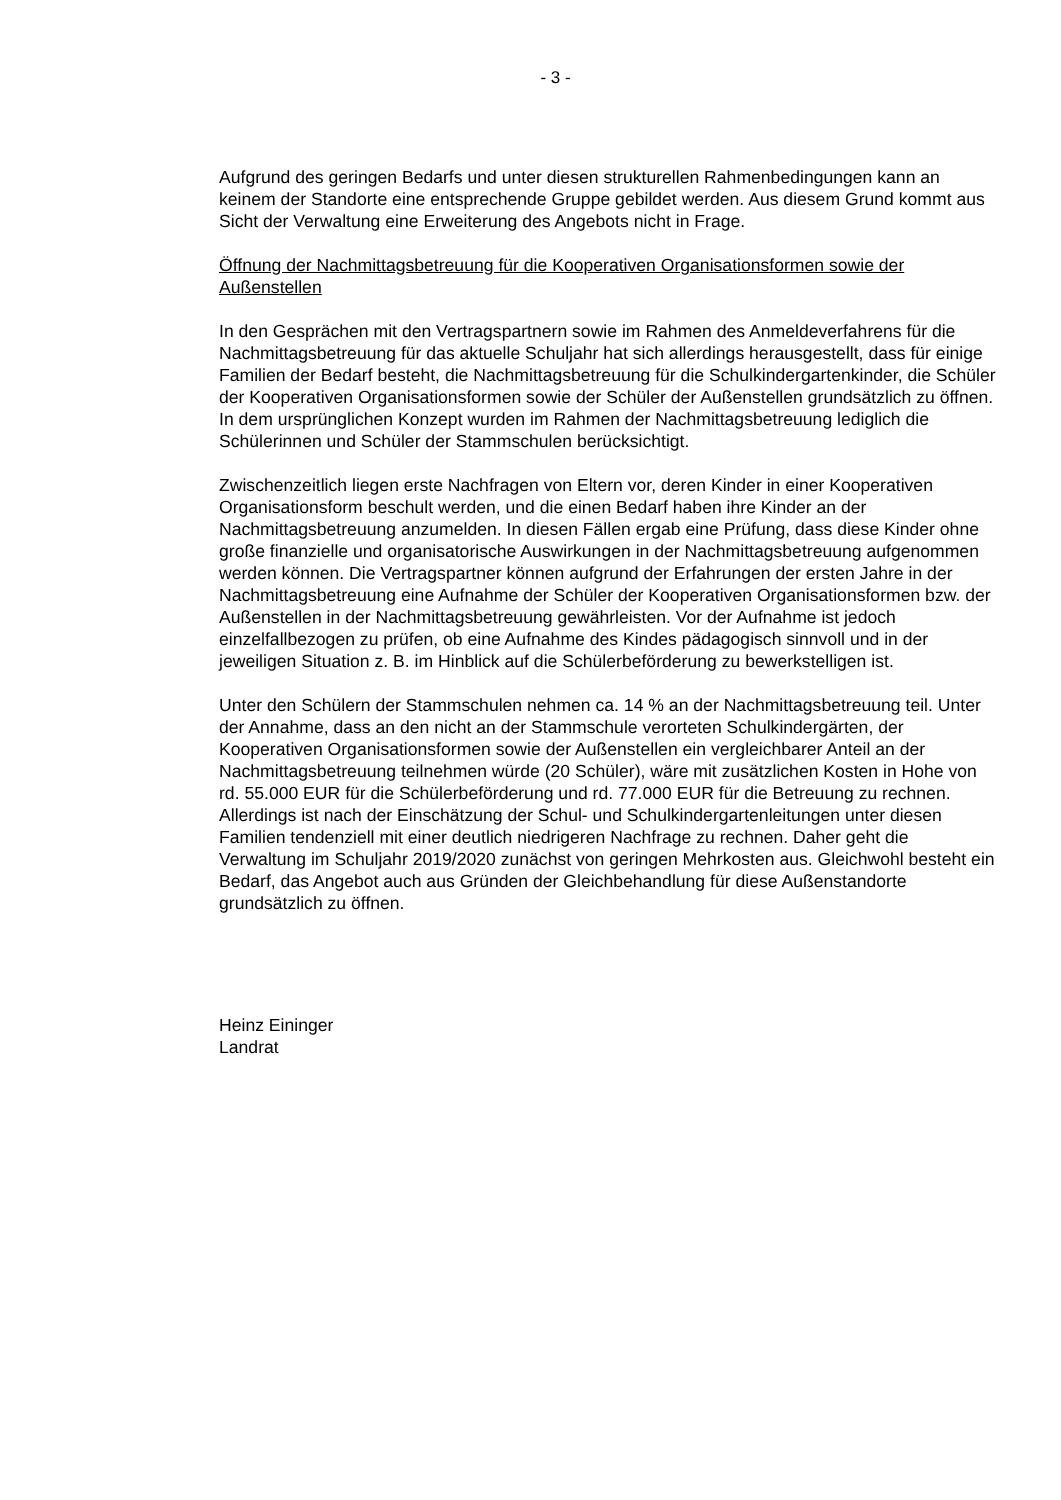- 3 -
Aufgrund des geringen Bedarfs und unter diesen strukturellen Rahmenbedingungen kann an keinem der Standorte eine entsprechende Gruppe gebildet werden. Aus diesem Grund kommt aus Sicht der Verwaltung eine Erweiterung des Angebots nicht in Frage.
Öffnung der Nachmittagsbetreuung für die Kooperativen Organisationsformen sowie der Außenstellen
In den Gesprächen mit den Vertragspartnern sowie im Rahmen des Anmeldeverfahrens für die Nachmittagsbetreuung für das aktuelle Schuljahr hat sich allerdings herausgestellt, dass für einige Familien der Bedarf besteht, die Nachmittagsbetreuung für die Schulkindergartenkinder, die Schüler der Kooperativen Organisationsformen sowie der Schüler der Außenstellen grundsätzlich zu öffnen. In dem ursprünglichen Konzept wurden im Rahmen der Nachmittagsbetreuung lediglich die Schülerinnen und Schüler der Stammschulen berücksichtigt.
Zwischenzeitlich liegen erste Nachfragen von Eltern vor, deren Kinder in einer Kooperativen Organisationsform beschult werden, und die einen Bedarf haben ihre Kinder an der Nachmittagsbetreuung anzumelden. In diesen Fällen ergab eine Prüfung, dass diese Kinder ohne große finanzielle und organisatorische Auswirkungen in der Nachmittagsbetreuung aufgenommen werden können. Die Vertragspartner können aufgrund der Erfahrungen der ersten Jahre in der Nachmittagsbetreuung eine Aufnahme der Schüler der Kooperativen Organisationsformen bzw. der Außenstellen in der Nachmittagsbetreuung gewährleisten. Vor der Aufnahme ist jedoch einzelfallbezogen zu prüfen, ob eine Aufnahme des Kindes pädagogisch sinnvoll und in der jeweiligen Situation z. B. im Hinblick auf die Schülerbeförderung zu bewerkstelligen ist.
Unter den Schülern der Stammschulen nehmen ca. 14 % an der Nachmittagsbetreuung teil. Unter der Annahme, dass an den nicht an der Stammschule verorteten Schulkindergärten, der Kooperativen Organisationsformen sowie der Außenstellen ein vergleichbarer Anteil an der Nachmittagsbetreuung teilnehmen würde (20 Schüler), wäre mit zusätzlichen Kosten in Hohe von rd. 55.000 EUR für die Schülerbeförderung und rd. 77.000 EUR für die Betreuung zu rechnen. Allerdings ist nach der Einschätzung der Schul- und Schulkindergartenleitungen unter diesen Familien tendenziell mit einer deutlich niedrigeren Nachfrage zu rechnen. Daher geht die Verwaltung im Schuljahr 2019/2020 zunächst von geringen Mehrkosten aus. Gleichwohl besteht ein Bedarf, das Angebot auch aus Gründen der Gleichbehandlung für diese Außenstandorte grundsätzlich zu öffnen.
Heinz Eininger
Landrat